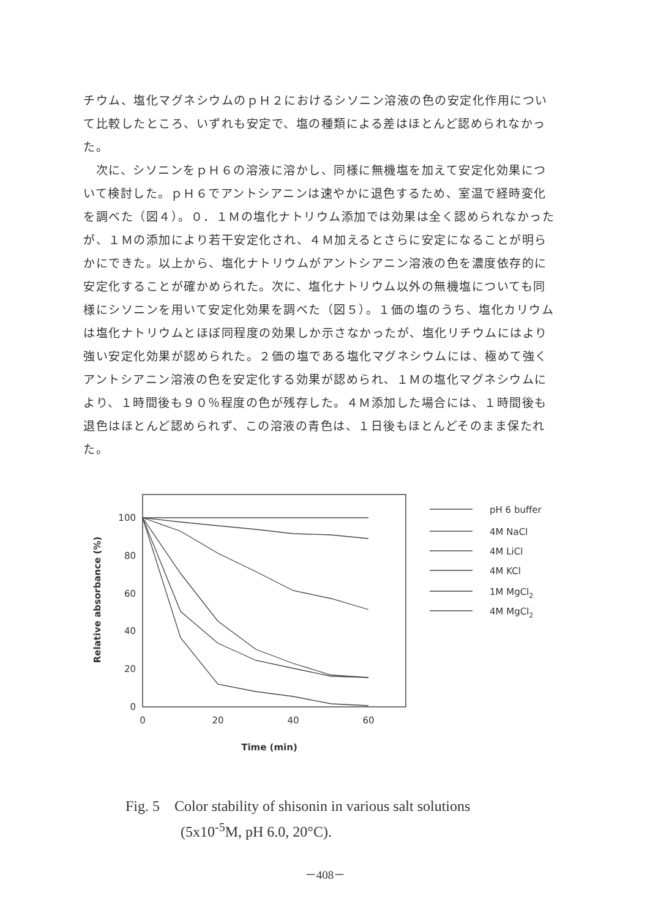チウム、塩化マグネシウムのｐＨ２におけるシソニン溶液の色の安定化作用について比較したところ、いずれも安定で、塩の種類による差はほとんど認められなかった。
　次に、シソニンをｐＨ６の溶液に溶かし、同様に無機塩を加えて安定化効果について検討した。ｐＨ６でアントシアニンは速やかに退色するため、室温で経時変化を調べた（図４）。０．１Ｍの塩化ナトリウム添加では効果は全く認められなかったが、１Ｍの添加により若干安定化され、４Ｍ加えるとさらに安定になることが明らかにできた。以上から、塩化ナトリウムがアントシアニン溶液の色を濃度依存的に安定化することが確かめられた。次に、塩化ナトリウム以外の無機塩についても同様にシソニンを用いて安定化効果を調べた（図５）。１価の塩のうち、塩化カリウムは塩化ナトリウムとほぼ同程度の効果しか示さなかったが、塩化リチウムにはより強い安定化効果が認められた。２価の塩である塩化マグネシウムには、極めて強くアントシアニン溶液の色を安定化する効果が認められ、１Ｍの塩化マグネシウムにより、１時間後も９０％程度の色が残存した。４Ｍ添加した場合には、１時間後も退色はほとんど認められず、この溶液の青色は、１日後もほとんどそのまま保たれた。
100
80
60
40
20
0
0
20
40
60
Time (min)
Relative absorbance (%)
pH 6 buffer
4M NaCl
4M LiCl
4M KCl
1M MgCl2
4M MgCl2
Fig. 5 Color stability of shisonin in various salt solutions
(5x10<sup>-5</sup>M, pH 6.0, 20°C).
－408－